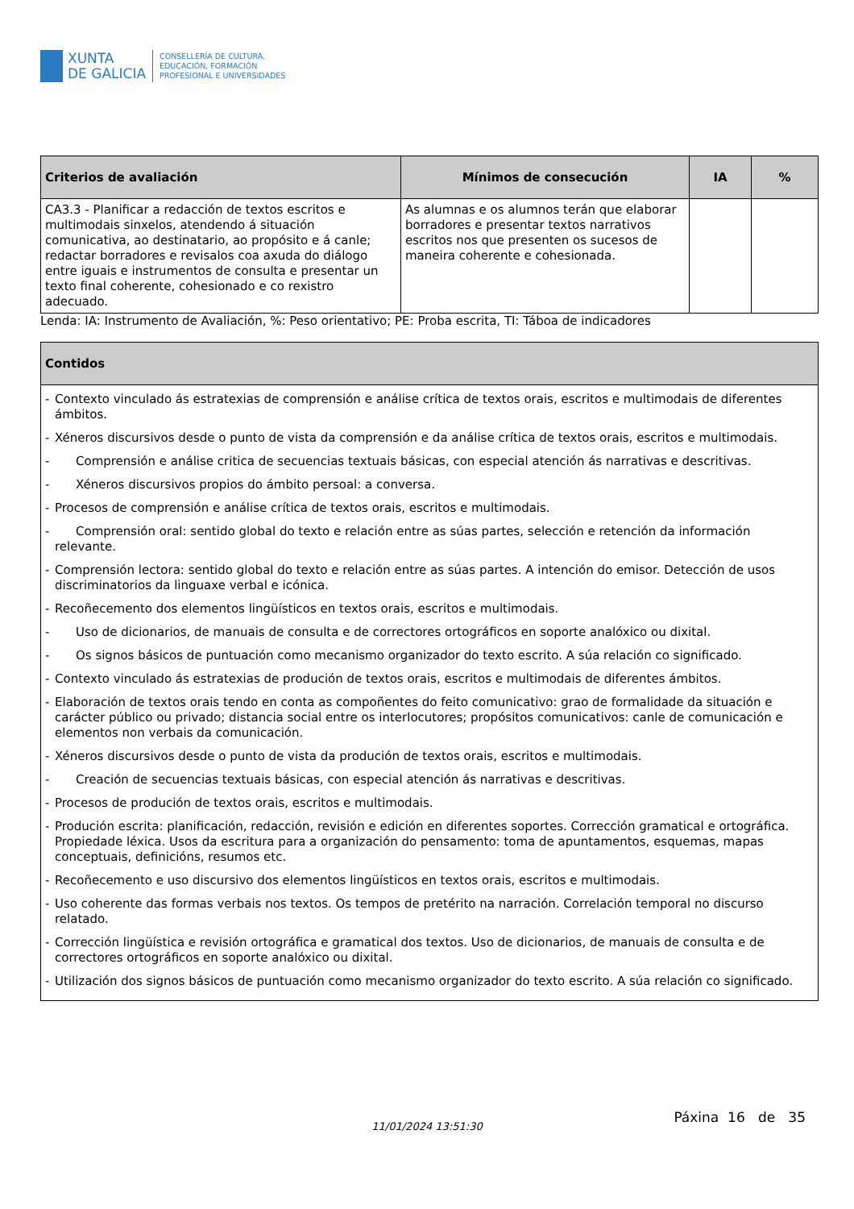XUNTA
DE GALICIA
CONSELLERÍA DE CULTURA,
EDUCACIÓN, FORMACIÓN
PROFESIONAL E UNIVERSIDADES
| Criterios de avaliación | Mínimos de consecución | IA | % |
| --- | --- | --- | --- |
| CA3.3 - Planificar a redacción de textos escritos e multimodais sinxelos, atendendo á situación comunicativa, ao destinatario, ao propósito e á canle; redactar borradores e revisalos coa axuda do diálogo entre iguais e instrumentos de consulta e presentar un texto final coherente, cohesionado e co rexistro adecuado. | As alumnas e os alumnos terán que elaborar borradores e presentar textos narrativos escritos nos que presenten os sucesos de maneira coherente e cohesionada. | | |
Lenda: IA: Instrumento de Avaliación, %: Peso orientativo; PE: Proba escrita, TI: Táboa de indicadores
| Contidos |
| --- |
| - Contexto vinculado ás estratexias de comprensión e análise crítica de textos orais, escritos e multimodais de diferentes ámbitos. - Xéneros discursivos desde o punto de vista da comprensión e da análise crítica de textos orais, escritos e multimodais. - Comprensión e análise critica de secuencias textuais básicas, con especial atención ás narrativas e descritivas. - Xéneros discursivos propios do ámbito persoal: a conversa. - Procesos de comprensión e análise crítica de textos orais, escritos e multimodais. - Comprensión oral: sentido global do texto e relación entre as súas partes, selección e retención da información relevante. - Comprensión lectora: sentido global do texto e relación entre as súas partes. A intención do emisor. Detección de usos discriminatorios da linguaxe verbal e icónica. - Recoñecemento dos elementos lingüísticos en textos orais, escritos e multimodais. - Uso de dicionarios, de manuais de consulta e de correctores ortográficos en soporte analóxico ou dixital. - Os signos básicos de puntuación como mecanismo organizador do texto escrito. A súa relación co significado. - Contexto vinculado ás estratexias de produción de textos orais, escritos e multimodais de diferentes ámbitos. - Elaboración de textos orais tendo en conta as compoñentes do feito comunicativo: grao de formalidade da situación e carácter público ou privado; distancia social entre os interlocutores; propósitos comunicativos: canle de comunicación e elementos non verbais da comunicación. - Xéneros discursivos desde o punto de vista da produción de textos orais, escritos e multimodais. - Creación de secuencias textuais básicas, con especial atención ás narrativas e descritivas. - Procesos de produción de textos orais, escritos e multimodais. - Produción escrita: planificación, redacción, revisión e edición en diferentes soportes. Corrección gramatical e ortográfica. Propiedade léxica. Usos da escritura para a organización do pensamento: toma de apuntamentos, esquemas, mapas conceptuais, definicións, resumos etc. - Recoñecemento e uso discursivo dos elementos lingüísticos en textos orais, escritos e multimodais. - Uso coherente das formas verbais nos textos. Os tempos de pretérito na narración. Correlación temporal no discurso relatado. - Corrección lingüística e revisión ortográfica e gramatical dos textos. Uso de dicionarios, de manuais de consulta e de correctores ortográficos en soporte analóxico ou dixital. - Utilización dos signos básicos de puntuación como mecanismo organizador do texto escrito. A súa relación co significado. |
Páxina 16 de 35
11/01/2024 13:51:30